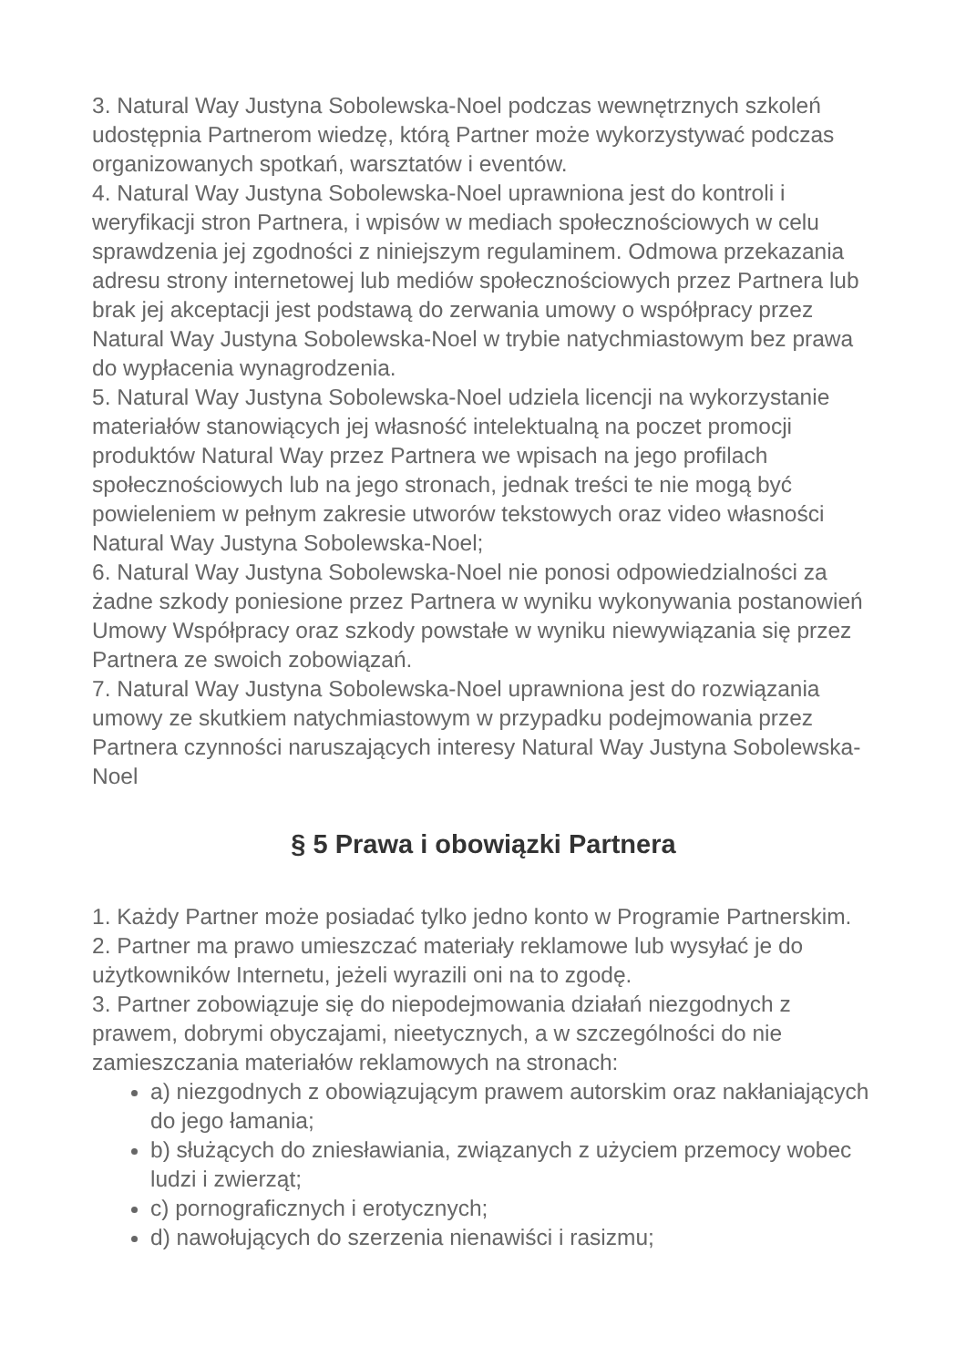3. Natural Way Justyna Sobolewska-Noel podczas wewnętrznych szkoleń udostępnia Partnerom wiedzę, którą Partner może wykorzystywać podczas organizowanych spotkań, warsztatów i eventów.
4. Natural Way Justyna Sobolewska-Noel uprawniona jest do kontroli i weryfikacji stron Partnera, i wpisów w mediach społecznościowych w celu sprawdzenia jej zgodności z niniejszym regulaminem. Odmowa przekazania adresu strony internetowej lub mediów społecznościowych przez Partnera lub brak jej akceptacji jest podstawą do zerwania umowy o współpracy przez Natural Way Justyna Sobolewska-Noel w trybie natychmiastowym bez prawa do wypłacenia wynagrodzenia.
5. Natural Way Justyna Sobolewska-Noel udziela licencji na wykorzystanie materiałów stanowiących jej własność intelektualną na poczet promocji produktów Natural Way przez Partnera we wpisach na jego profilach społecznościowych lub na jego stronach, jednak treści te nie mogą być powieleniem w pełnym zakresie utworów tekstowych oraz video własności Natural Way Justyna Sobolewska-Noel;
6. Natural Way Justyna Sobolewska-Noel nie ponosi odpowiedzialności za żadne szkody poniesione przez Partnera w wyniku wykonywania postanowień Umowy Współpracy oraz szkody powstałe w wyniku niewywiązania się przez Partnera ze swoich zobowiązań.
7. Natural Way Justyna Sobolewska-Noel uprawniona jest do rozwiązania umowy ze skutkiem natychmiastowym w przypadku podejmowania przez Partnera czynności naruszających interesy Natural Way Justyna Sobolewska-Noel
§ 5 Prawa i obowiązki Partnera
1. Każdy Partner może posiadać tylko jedno konto w Programie Partnerskim.
2. Partner ma prawo umieszczać materiały reklamowe lub wysyłać je do użytkowników Internetu, jeżeli wyrazili oni na to zgodę.
3. Partner zobowiązuje się do niepodejmowania działań niezgodnych z prawem, dobrymi obyczajami, nieetycznych, a w szczególności do nie zamieszczania materiałów reklamowych na stronach:
a) niezgodnych z obowiązującym prawem autorskim oraz nakłaniających do jego łamania;
b) służących do zniesławiania, związanych z użyciem przemocy wobec ludzi i zwierząt;
c) pornograficznych i erotycznych;
d) nawołujących do szerzenia nienawiści i rasizmu;